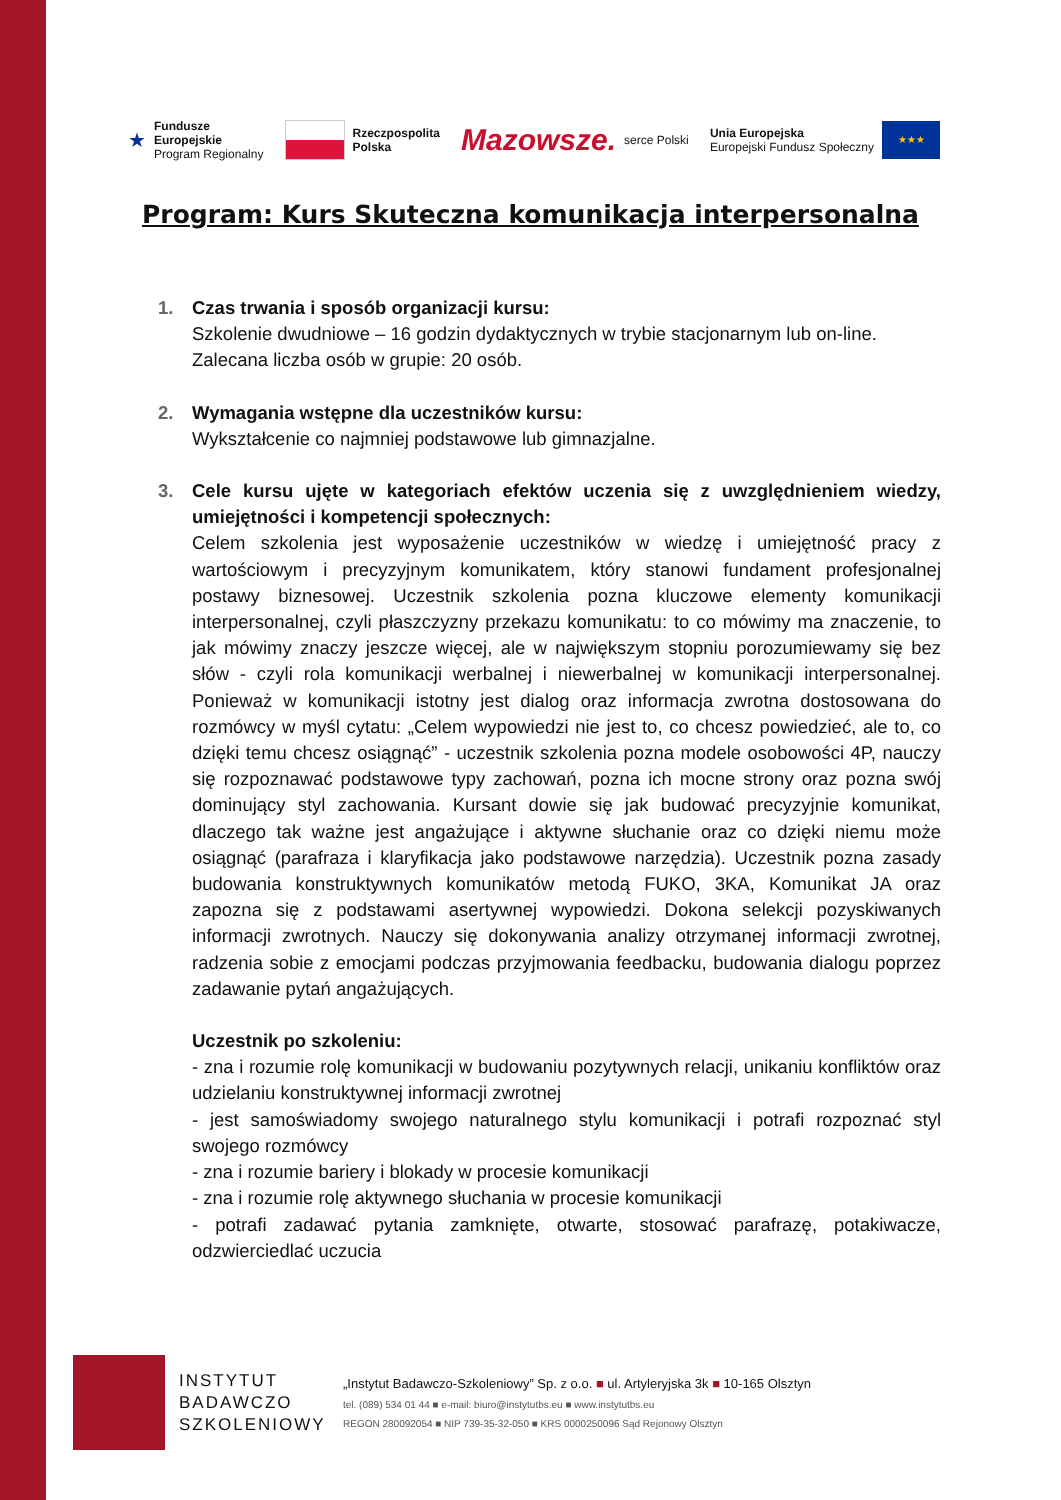★ Fundusze
Europejskie
Program Regionalny
Rzeczpospolita
Polska
Mazowsze. serce Polski
Unia Europejska
Europejski Fundusz Społeczny ★★★
Program: Kurs Skuteczna komunikacja interpersonalna
1. Czas trwania i sposób organizacji kursu:
Szkolenie dwudniowe – 16 godzin dydaktycznych w trybie stacjonarnym lub on-line.
Zalecana liczba osób w grupie: 20 osób.
2. Wymagania wstępne dla uczestników kursu:
Wykształcenie co najmniej podstawowe lub gimnazjalne.
3. Cele kursu ujęte w kategoriach efektów uczenia się z uwzględnieniem wiedzy, umiejętności i kompetencji społecznych:
Celem szkolenia jest wyposażenie uczestników w wiedzę i umiejętność pracy z wartościowym i precyzyjnym komunikatem, który stanowi fundament profesjonalnej postawy biznesowej. Uczestnik szkolenia pozna kluczowe elementy komunikacji interpersonalnej, czyli płaszczyzny przekazu komunikatu: to co mówimy ma znaczenie, to jak mówimy znaczy jeszcze więcej, ale w największym stopniu porozumiewamy się bez słów - czyli rola komunikacji werbalnej i niewerbalnej w komunikacji interpersonalnej. Ponieważ w komunikacji istotny jest dialog oraz informacja zwrotna dostosowana do rozmówcy w myśl cytatu: „Celem wypowiedzi nie jest to, co chcesz powiedzieć, ale to, co dzięki temu chcesz osiągnąć” - uczestnik szkolenia pozna modele osobowości 4P, nauczy się rozpoznawać podstawowe typy zachowań, pozna ich mocne strony oraz pozna swój dominujący styl zachowania. Kursant dowie się jak budować precyzyjnie komunikat, dlaczego tak ważne jest angażujące i aktywne słuchanie oraz co dzięki niemu może osiągnąć (parafraza i klaryfikacja jako podstawowe narzędzia). Uczestnik pozna zasady budowania konstruktywnych komunikatów metodą FUKO, 3KA, Komunikat JA oraz zapozna się z podstawami asertywnej wypowiedzi. Dokona selekcji pozyskiwanych informacji zwrotnych. Nauczy się dokonywania analizy otrzymanej informacji zwrotnej, radzenia sobie z emocjami podczas przyjmowania feedbacku, budowania dialogu poprzez zadawanie pytań angażujących.
Uczestnik po szkoleniu:
- zna i rozumie rolę komunikacji w budowaniu pozytywnych relacji, unikaniu konfliktów oraz udzielaniu konstruktywnej informacji zwrotnej
- jest samoświadomy swojego naturalnego stylu komunikacji i potrafi rozpoznać styl swojego rozmówcy
- zna i rozumie bariery i blokady w procesie komunikacji
- zna i rozumie rolę aktywnego słuchania w procesie komunikacji
- potrafi zadawać pytania zamknięte, otwarte, stosować parafrazę, potakiwacze, odzwierciedlać uczucia
INSTYTUT
BADAWCZO
SZKOLENIOWY
„Instytut Badawczo-Szkoleniowy” Sp. z o.o. ■ ul. Artyleryjska 3k ■ 10-165 Olsztyn
tel. (089) 534 01 44 ■ e-mail: biuro@instytutbs.eu ■ www.instytutbs.eu
REGON 280092054 ■ NIP 739-35-32-050 ■ KRS 0000250096 Sąd Rejonowy Olsztyn